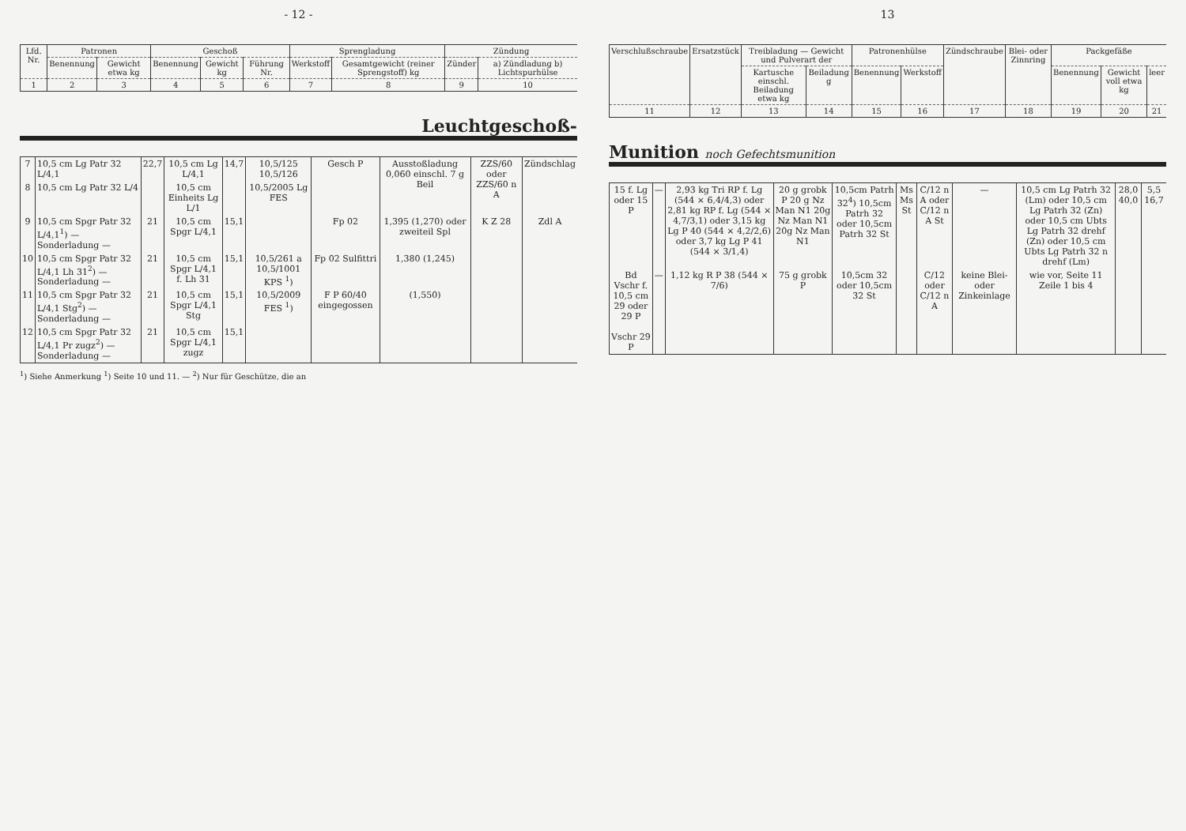- 12 -
| Lfd. Nr. | Patronen | | Geschoß | | | Sprengladung | | Zündung | |
| --- | --- | --- | --- | --- | --- | --- | --- | --- | --- |
| | Benennung | Gewicht etwa kg | Benennung | Gewicht kg | Führung Nr. | Werkstoff | Gesamtgewicht (reiner Sprengstoff) kg | Zünder | a) Zündladung b) Lichtspurhülse |
| 1 | 2 | 3 | 4 | 5 | 6 | 7 | 8 | 9 | 10 |
Leuchtgeschoß-
| 7 | 10,5 cm Lg Patr 32 L/4,1 | 22,7 | 10,5 cm Lg L/4,1 | 14,7 | 10,5/125 10,5/126 | Gesch P | Ausstoßladung 0,060 einschl. 7 g Beil | ZZS/60 oder ZZS/60 n A | Zündschlag |
| 8 | 10,5 cm Lg Patr 32 L/4 | | 10,5 cm Einheits Lg L/1 | | 10,5/2005 Lg FES | | | | |
| 9 | 10,5 cm Spgr Patr 32 L/4,1<sup>1</sup>) — Sonderladung — | 21 | 10,5 cm Spgr L/4,1 | 15,1 | | Fp 02 | 1,395 (1,270) oder zweiteil Spl | K Z 28 | Zdl A |
| 10 | 10,5 cm Spgr Patr 32 L/4,1 Lh 31<sup>2</sup>) — Sonderladung — | 21 | 10,5 cm Spgr L/4,1 f. Lh 31 | 15,1 | 10,5/261 a 10,5/1001 KPS <sup>1</sup>) | Fp 02 Sulfittri | 1,380 (1,245) | | |
| 11 | 10,5 cm Spgr Patr 32 L/4,1 Stg<sup>2</sup>) — Sonderladung — | 21 | 10,5 cm Spgr L/4,1 Stg | 15,1 | 10,5/2009 FES <sup>1</sup>) | F P 60/40 eingegossen | (1,550) | | |
| 12 | 10,5 cm Spgr Patr 32 L/4,1 Pr zugz<sup>2</sup>) — Sonderladung — | 21 | 10,5 cm Spgr L/4,1 zugz | 15,1 | | | | | |
<sup>1</sup>) Siehe Anmerkung <sup>1</sup>) Seite 10 und 11. — <sup>2</sup>) Nur für Geschütze, die an
13
| Verschlußschraube | Ersatzstück | Treibladung — Gewicht und Pulverart der | | Patronenhülse | | Zündschraube | Blei- oder Zinnring | Packgefäße | | |
| --- | --- | --- | --- | --- | --- | --- | --- | --- | --- | --- |
| | | Kartusche einschl. Beiladung etwa kg | Beiladung g | Benennung | Werkstoff | | | Benennung | Gewicht voll etwa kg | leer |
| 11 | 12 | 13 | 14 | 15 | 16 | 17 | 18 | 19 | 20 | 21 |
Munition noch Gefechtsmunition
| 15 f. Lg oder 15 P | — | 2,93 kg Tri RP f. Lg (544 × 6,4/4,3) oder 2,81 kg RP f. Lg (544 × 4,7/3,1) oder 3,15 kg Lg P 40 (544 × 4,2/2,6) oder 3,7 kg Lg P 41 (544 × 3/1,4) | 20 g grobk P 20 g Nz Man N1 20g Nz Man N1 20g Nz Man N1 | 10,5cm Patrh 32<sup>4</sup>) 10,5cm Patrh 32 oder 10,5cm Patrh 32 St | Ms Ms St | C/12 n A oder C/12 n A St | — | 10,5 cm Lg Patrh 32 (Lm) oder 10,5 cm Lg Patrh 32 (Zn) oder 10,5 cm Ubts Lg Patrh 32 drehf (Zn) oder 10,5 cm Ubts Lg Patrh 32 n drehf (Lm) | 28,0 40,0 | 5,5 16,7 |
| Bd Vschr f. 10,5 cm 29 oder 29 P Vschr 29 P | — | 1,12 kg R P 38 (544 × 7/6) | 75 g grobk P | 10,5cm 32 oder 10,5cm 32 St | | C/12 oder C/12 n A | keine Blei- oder Zinkeinlage | wie vor, Seite 11 Zeile 1 bis 4 | | |